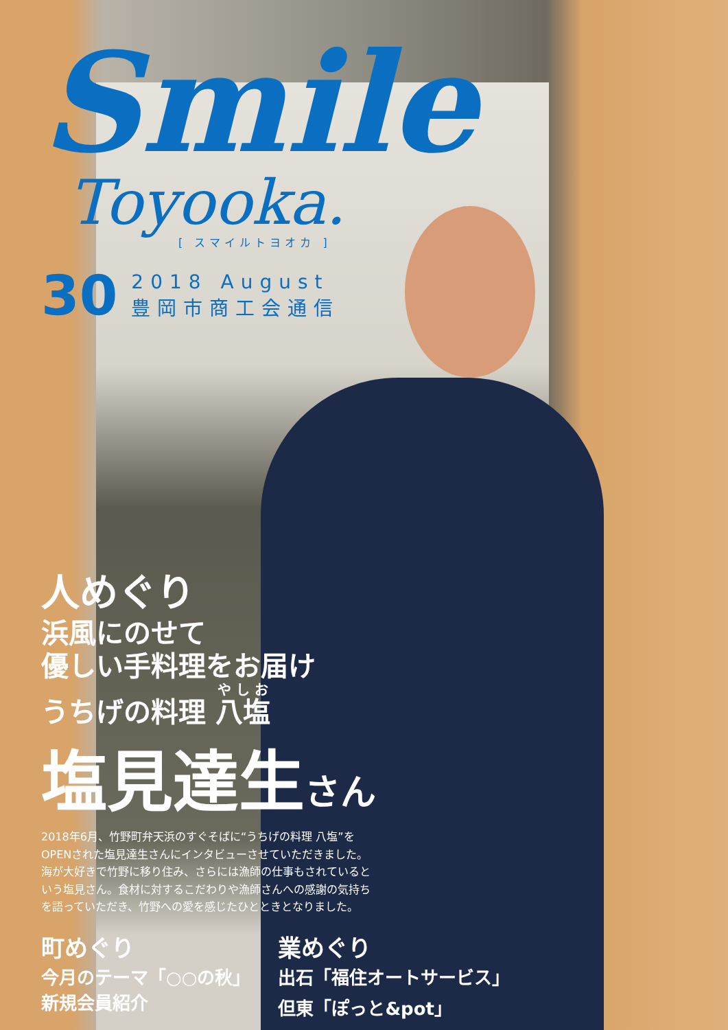Smile
Toyooka.
[ スマイルトヨオカ ]
30
2018 August
豊岡市商工会通信
人めぐり
浜風にのせて
優しい手料理をお届け
うちげの料理 八塩
塩見達生さん
2018年6月、竹野町弁天浜のすぐそばに“うちげの料理 八塩”をOPENされた塩見達生さんにインタビューさせていただきました。海が大好きで竹野に移り住み、さらには漁師の仕事もされているという塩見さん。食材に対するこだわりや漁師さんへの感謝の気持ちを語っていただき、竹野への愛を感じたひとときとなりました。
町めぐり
今月のテーマ「○○の秋」
新規会員紹介
業めぐり
出石「福住オートサービス」
但東「ぽっと&pot」